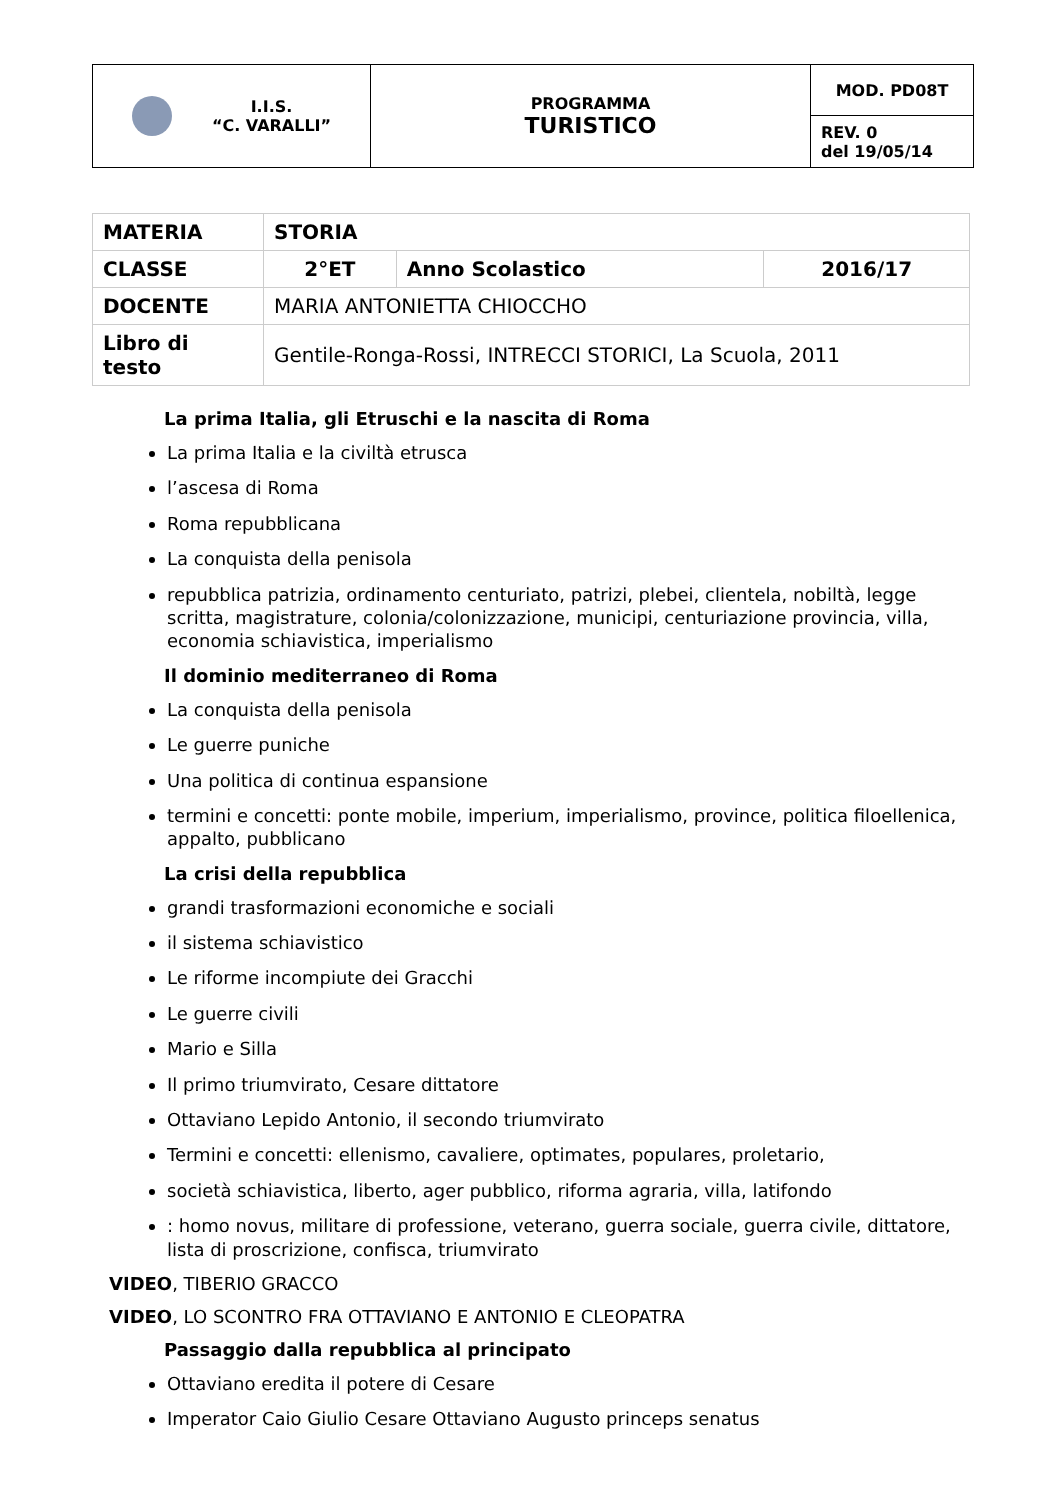| I.I.S. “C. VARALLI” | PROGRAMMA TURISTICO | MOD. PD08T |
| | | REV. 0 del 19/05/14 |
| MATERIA | STORIA | | |
| CLASSE | 2°ET | Anno Scolastico | 2016/17 |
| DOCENTE | MARIA ANTONIETTA CHIOCCHO | | |
| Libro di testo | Gentile-Ronga-Rossi, INTRECCI STORICI, La Scuola, 2011 | | |
La prima Italia, gli Etruschi e la nascita di Roma
La prima Italia e la civiltà etrusca
l’ascesa di Roma
Roma repubblicana
La conquista della penisola
repubblica patrizia, ordinamento centuriato, patrizi, plebei, clientela, nobiltà, legge scritta, magistrature, colonia/colonizzazione, municipi, centuriazione provincia, villa, economia schiavistica, imperialismo
Il dominio mediterraneo di Roma
La conquista della penisola
Le guerre puniche
Una politica di continua espansione
termini e concetti: ponte mobile, imperium, imperialismo, province, politica filoellenica, appalto, pubblicano
La crisi della repubblica
grandi trasformazioni economiche e sociali
il sistema schiavistico
Le riforme incompiute dei Gracchi
Le guerre civili
Mario e Silla
Il primo triumvirato, Cesare dittatore
Ottaviano Lepido Antonio, il secondo triumvirato
Termini e concetti: ellenismo, cavaliere, optimates, populares, proletario,
società schiavistica, liberto, ager pubblico, riforma agraria, villa, latifondo
: homo novus, militare di professione, veterano, guerra sociale, guerra civile, dittatore, lista di proscrizione, confisca, triumvirato
VIDEO, TIBERIO GRACCO
VIDEO, LO SCONTRO FRA OTTAVIANO E ANTONIO E CLEOPATRA
Passaggio dalla repubblica al principato
Ottaviano eredita il potere di Cesare
Imperator Caio Giulio Cesare Ottaviano Augusto princeps senatus